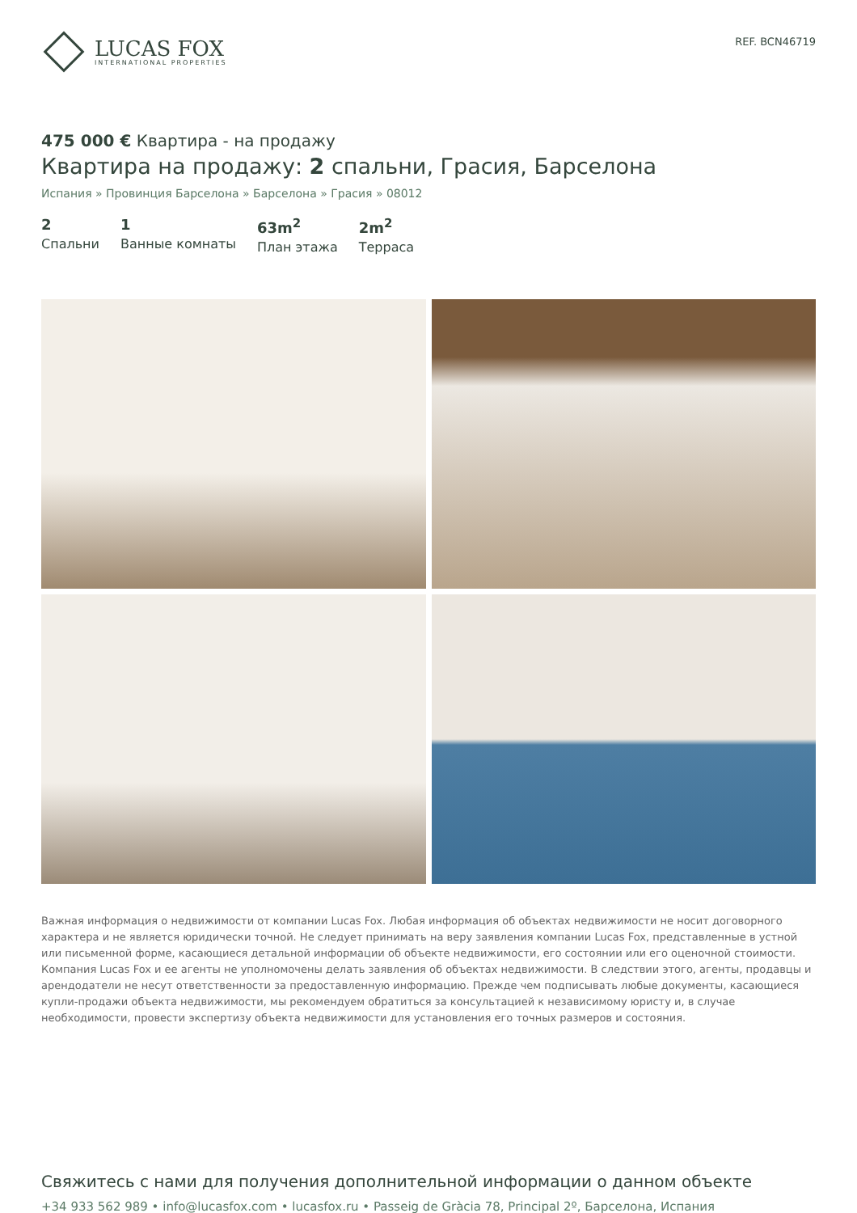LUCAS FOX
INTERNATIONAL PROPERTIES
REF. BCN46719
475 000 € Квартира - на продажу
Квартира на продажу: 2 спальни, Грасия, Барселона
Испания » Провинция Барселона » Барселона » Грасия » 08012
2
Спальни
1
Ванные комнаты
63m<sup>2</sup>
План этажа
2m<sup>2</sup>
Терраса
Важная информация о недвижимости от компании Lucas Fox. Любая информация об объектах недвижимости не носит договорного характера и не является юридически точной. Не следует принимать на веру заявления компании Lucas Fox, представленные в устной или письменной форме, касающиеся детальной информации об объекте недвижимости, его состоянии или его оценочной стоимости. Компания Lucas Fox и ее агенты не уполномочены делать заявления об объектах недвижимости. В следствии этого, агенты, продавцы и арендодатели не несут ответственности за предоставленную информацию. Прежде чем подписывать любые документы, касающиеся купли-продажи объекта недвижимости, мы рекомендуем обратиться за консультацией к независимому юристу и, в случае необходимости, провести экспертизу объекта недвижимости для установления его точных размеров и состояния.
Свяжитесь с нами для получения дополнительной информации о данном объекте
+34 933 562 989 • info@lucasfox.com • lucasfox.ru • Passeig de Gràcia 78, Principal 2º, Барселона, Испания